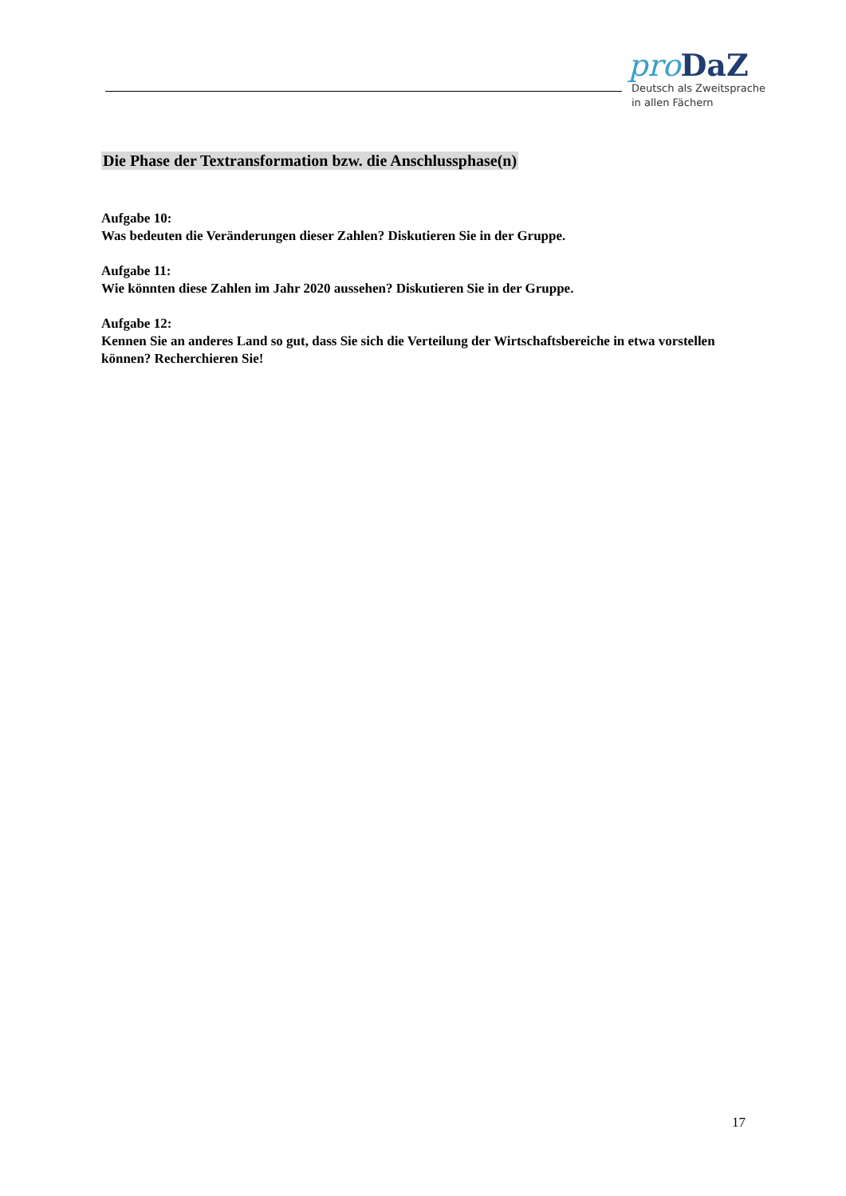pro DaZ
Deutsch als Zweitsprache
in allen Fächern
Die Phase der Textransformation bzw. die Anschlussphase(n)
Aufgabe 10:
Was bedeuten die Veränderungen dieser Zahlen? Diskutieren Sie in der Gruppe.
Aufgabe 11:
Wie könnten diese Zahlen im Jahr 2020 aussehen? Diskutieren Sie in der Gruppe.
Aufgabe 12:
Kennen Sie an anderes Land so gut, dass Sie sich die Verteilung der Wirtschaftsbereiche in etwa vorstellen können? Recherchieren Sie!
17